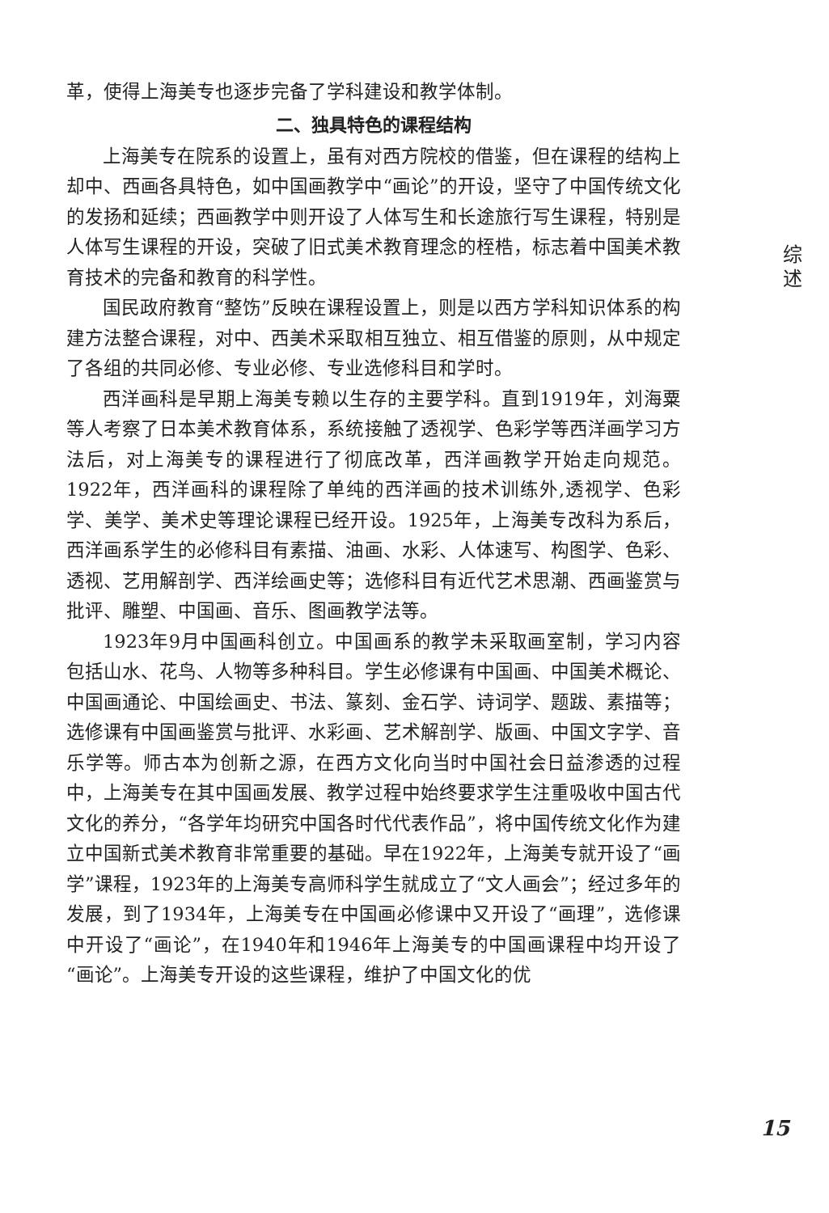革，使得上海美专也逐步完备了学科建设和教学体制。
二、独具特色的课程结构
上海美专在院系的设置上，虽有对西方院校的借鉴，但在课程的结构上却中、西画各具特色，如中国画教学中“画论”的开设，坚守了中国传统文化的发扬和延续；西画教学中则开设了人体写生和长途旅行写生课程，特别是人体写生课程的开设，突破了旧式美术教育理念的桎梏，标志着中国美术教育技术的完备和教育的科学性。
国民政府教育“整饬”反映在课程设置上，则是以西方学科知识体系的构建方法整合课程，对中、西美术采取相互独立、相互借鉴的原则，从中规定了各组的共同必修、专业必修、专业选修科目和学时。
西洋画科是早期上海美专赖以生存的主要学科。直到1919年，刘海粟等人考察了日本美术教育体系，系统接触了透视学、色彩学等西洋画学习方法后，对上海美专的课程进行了彻底改革，西洋画教学开始走向规范。1922年，西洋画科的课程除了单纯的西洋画的技术训练外,透视学、色彩学、美学、美术史等理论课程已经开设。1925年，上海美专改科为系后，西洋画系学生的必修科目有素描、油画、水彩、人体速写、构图学、色彩、透视、艺用解剖学、西洋绘画史等；选修科目有近代艺术思潮、西画鉴赏与批评、雕塑、中国画、音乐、图画教学法等。
1923年9月中国画科创立。中国画系的教学未采取画室制，学习内容包括山水、花鸟、人物等多种科目。学生必修课有中国画、中国美术概论、中国画通论、中国绘画史、书法、篆刻、金石学、诗词学、题跋、素描等；选修课有中国画鉴赏与批评、水彩画、艺术解剖学、版画、中国文字学、音乐学等。师古本为创新之源，在西方文化向当时中国社会日益渗透的过程中，上海美专在其中国画发展、教学过程中始终要求学生注重吸收中国古代文化的养分，“各学年均研究中国各时代代表作品”，将中国传统文化作为建立中国新式美术教育非常重要的基础。早在1922年，上海美专就开设了“画学”课程，1923年的上海美专高师科学生就成立了“文人画会”；经过多年的发展，到了1934年，上海美专在中国画必修课中又开设了“画理”，选修课中开设了“画论”，在1940年和1946年上海美专的中国画课程中均开设了“画论”。上海美专开设的这些课程，维护了中国文化的优
综
述
15